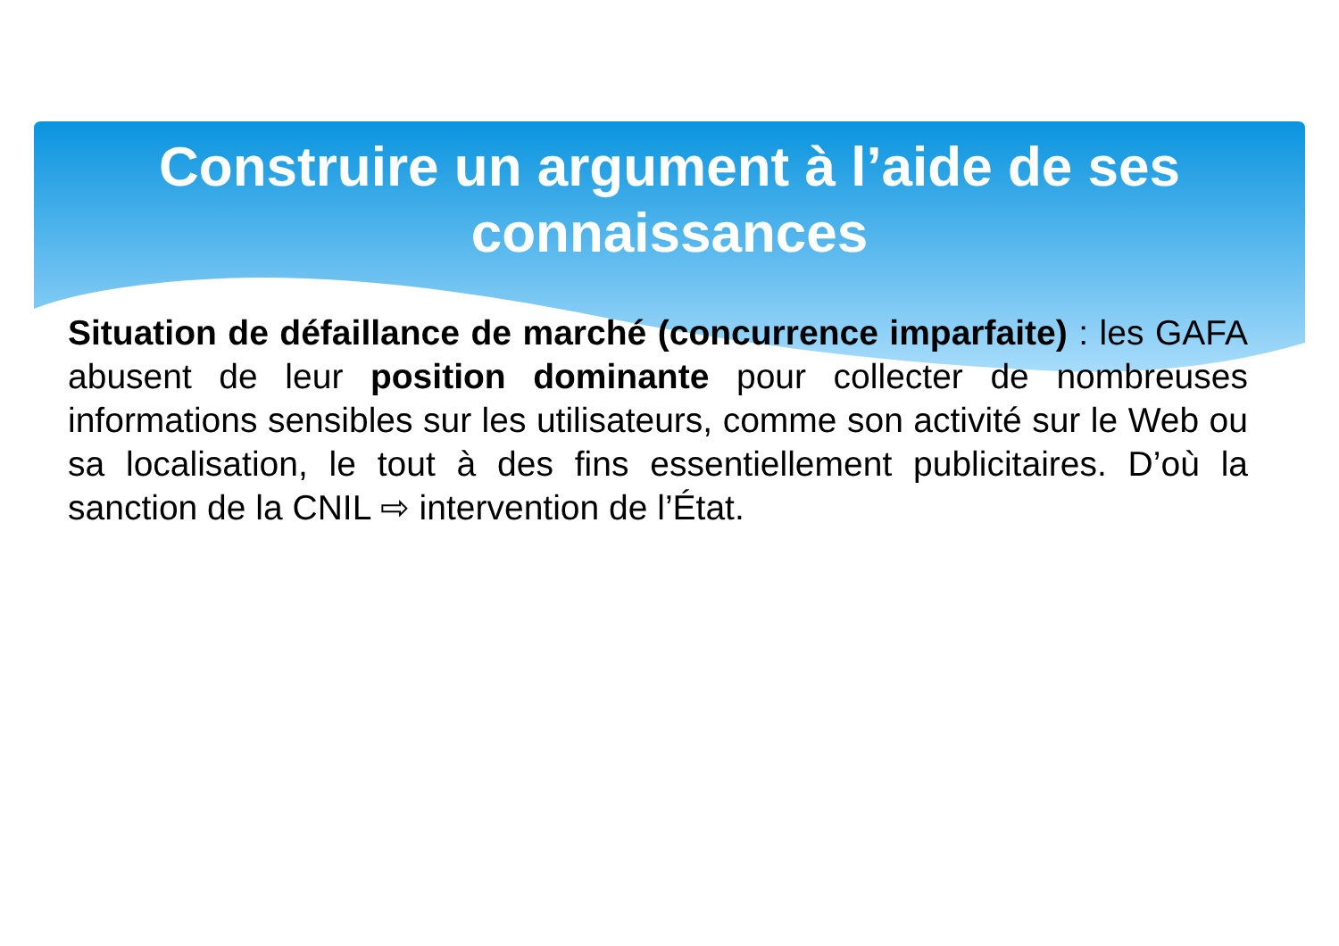Construire un argument à l’aide de ses
connaissances
Situation de défaillance de marché (concurrence imparfaite) : les GAFA abusent de leur position dominante pour collecter de nombreuses informations sensibles sur les utilisateurs, comme son activité sur le Web ou sa localisation, le tout à des fins essentiellement publicitaires. D’où la sanction de la CNIL ⇨ intervention de l’État.